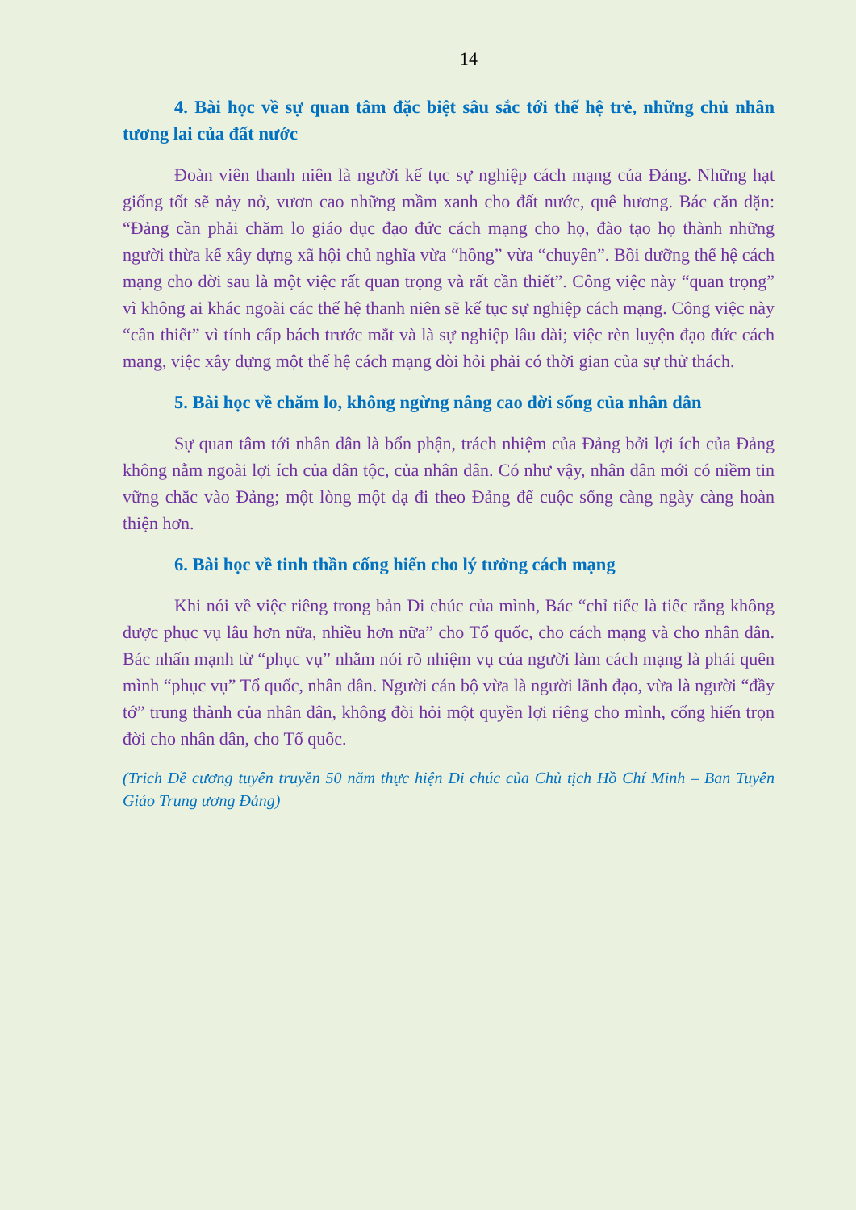14
4. Bài học về sự quan tâm đặc biệt sâu sắc tới thế hệ trẻ, những chủ nhân tương lai của đất nước
Đoàn viên thanh niên là người kế tục sự nghiệp cách mạng của Đảng. Những hạt giống tốt sẽ nảy nở, vươn cao những mầm xanh cho đất nước, quê hương. Bác căn dặn: “Đảng cần phải chăm lo giáo dục đạo đức cách mạng cho họ, đào tạo họ thành những người thừa kế xây dựng xã hội chủ nghĩa vừa “hồng” vừa “chuyên”. Bồi dưỡng thế hệ cách mạng cho đời sau là một việc rất quan trọng và rất cần thiết”. Công việc này “quan trọng” vì không ai khác ngoài các thế hệ thanh niên sẽ kế tục sự nghiệp cách mạng. Công việc này “cần thiết” vì tính cấp bách trước mắt và là sự nghiệp lâu dài; việc rèn luyện đạo đức cách mạng, việc xây dựng một thế hệ cách mạng đòi hỏi phải có thời gian của sự thử thách.
5. Bài học về chăm lo, không ngừng nâng cao đời sống của nhân dân
Sự quan tâm tới nhân dân là bổn phận, trách nhiệm của Đảng bởi lợi ích của Đảng không nằm ngoài lợi ích của dân tộc, của nhân dân. Có như vậy, nhân dân mới có niềm tin vững chắc vào Đảng; một lòng một dạ đi theo Đảng để cuộc sống càng ngày càng hoàn thiện hơn.
6. Bài học về tinh thần cống hiến cho lý tưởng cách mạng
Khi nói về việc riêng trong bản Di chúc của mình, Bác “chỉ tiếc là tiếc rằng không được phục vụ lâu hơn nữa, nhiều hơn nữa” cho Tổ quốc, cho cách mạng và cho nhân dân. Bác nhấn mạnh từ “phục vụ” nhằm nói rõ nhiệm vụ của người làm cách mạng là phải quên mình “phục vụ” Tổ quốc, nhân dân. Người cán bộ vừa là người lãnh đạo, vừa là người “đầy tớ” trung thành của nhân dân, không đòi hỏi một quyền lợi riêng cho mình, cống hiến trọn đời cho nhân dân, cho Tổ quốc.
(Trich Đề cương tuyên truyền 50 năm thực hiện Di chúc của Chủ tịch Hồ Chí Minh – Ban Tuyên Giáo Trung ương Đảng)